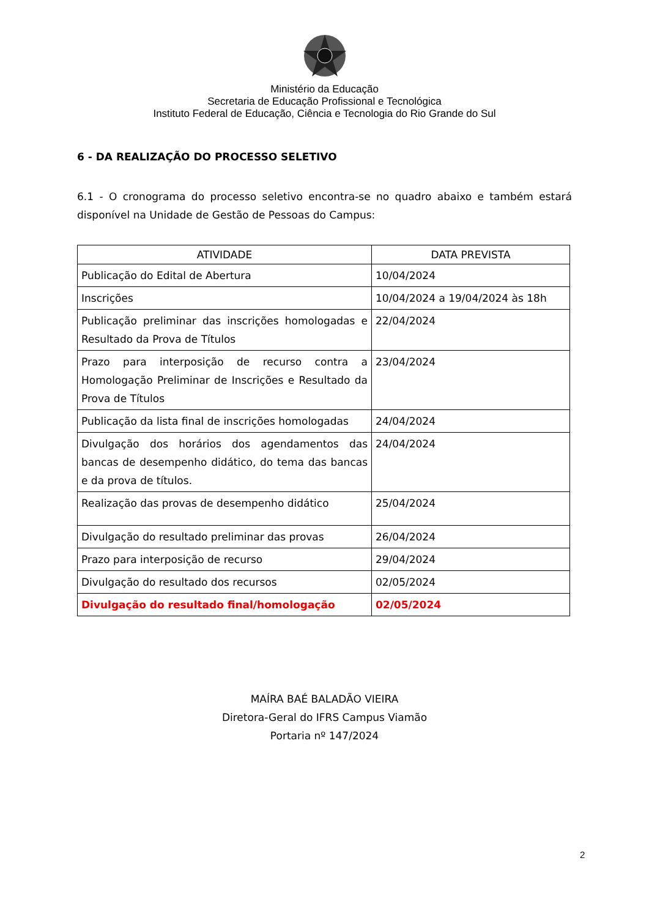Ministério da Educação
Secretaria de Educação Profissional e Tecnológica
Instituto Federal de Educação, Ciência e Tecnologia do Rio Grande do Sul
6 - DA REALIZAÇÃO DO PROCESSO SELETIVO
6.1 - O cronograma do processo seletivo encontra-se no quadro abaixo e também estará disponível na Unidade de Gestão de Pessoas do Campus:
| ATIVIDADE | DATA PREVISTA |
| --- | --- |
| Publicação do Edital de Abertura | 10/04/2024 |
| Inscrições | 10/04/2024 a 19/04/2024 às 18h |
| Publicação preliminar das inscrições homologadas e Resultado da Prova de Títulos | 22/04/2024 |
| Prazo para interposição de recurso contra a Homologação Preliminar de Inscrições e Resultado da Prova de Títulos | 23/04/2024 |
| Publicação da lista final de inscrições homologadas | 24/04/2024 |
| Divulgação dos horários dos agendamentos das bancas de desempenho didático, do tema das bancas e da prova de títulos. | 24/04/2024 |
| Realização das provas de desempenho didático | 25/04/2024 |
| Divulgação do resultado preliminar das provas | 26/04/2024 |
| Prazo para interposição de recurso | 29/04/2024 |
| Divulgação do resultado dos recursos | 02/05/2024 |
| Divulgação do resultado final/homologação | 02/05/2024 |
MAÍRA BAÉ BALADÃO VIEIRA
Diretora-Geral do IFRS Campus Viamão
Portaria nº 147/2024
2